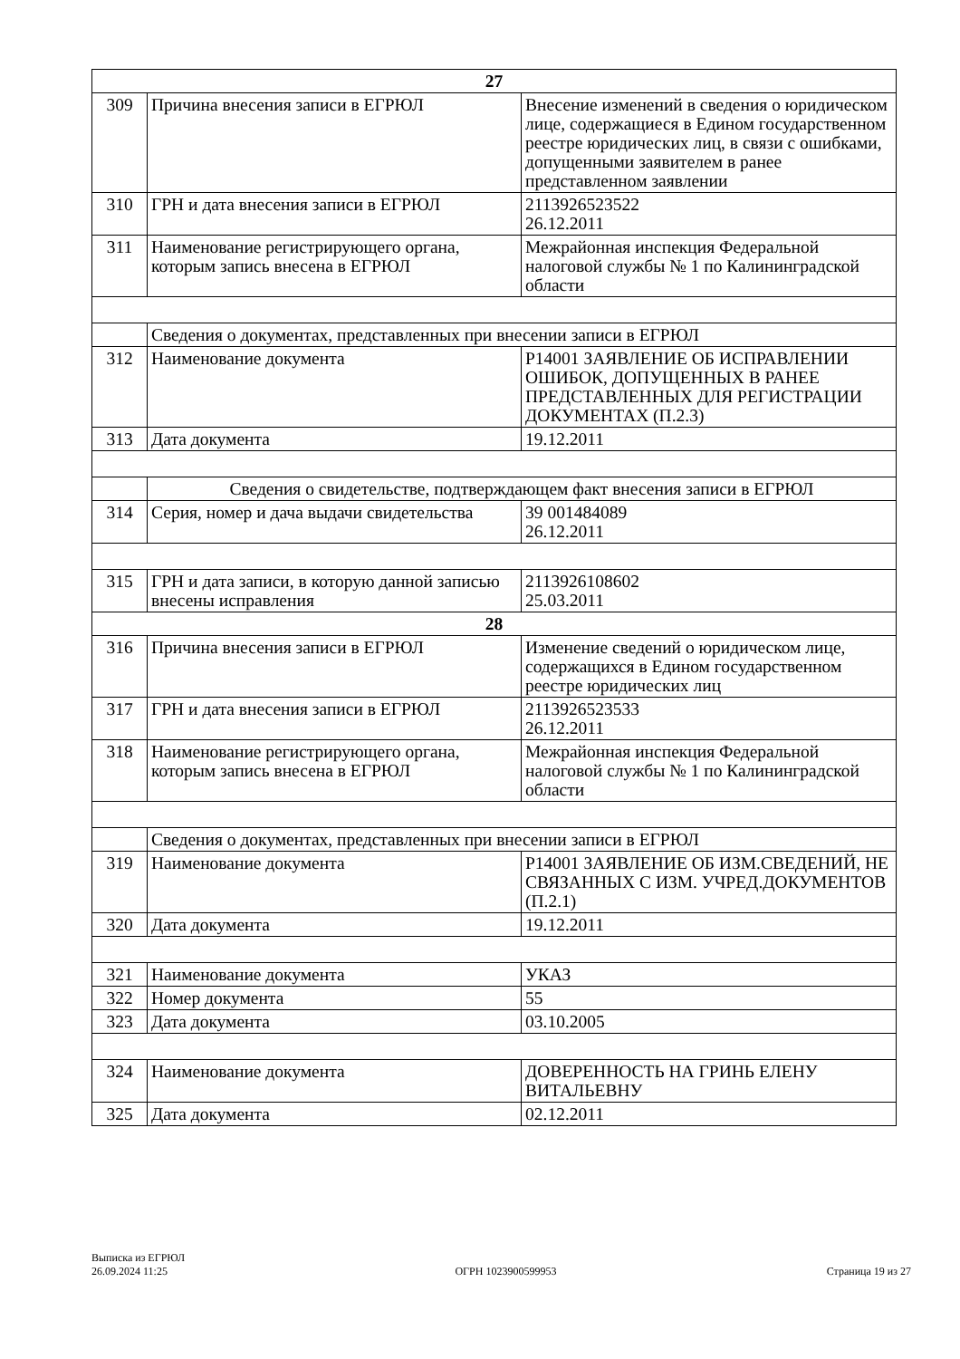| 27 | | |
| 309 | Причина внесения записи в ЕГРЮЛ | Внесение изменений в сведения о юридическом лице, содержащиеся в Едином государственном реестре юридических лиц, в связи с ошибками, допущенными заявителем в ранее представленном заявлении |
| 310 | ГРН и дата внесения записи в ЕГРЮЛ | 2113926523522 26.12.2011 |
| 311 | Наименование регистрирующего органа, которым запись внесена в ЕГРЮЛ | Межрайонная инспекция Федеральной налоговой службы № 1 по Калининградской области |
| | Сведения о документах, представленных при внесении записи в ЕГРЮЛ | |
| 312 | Наименование документа | Р14001 ЗАЯВЛЕНИЕ ОБ ИСПРАВЛЕНИИ ОШИБОК, ДОПУЩЕННЫХ В РАНЕЕ ПРЕДСТАВЛЕННЫХ ДЛЯ РЕГИСТРАЦИИ ДОКУМЕНТАХ (П.2.3) |
| 313 | Дата документа | 19.12.2011 |
| | Сведения о свидетельстве, подтверждающем факт внесения записи в ЕГРЮЛ | |
| 314 | Серия, номер и дача выдачи свидетельства | 39 001484089 26.12.2011 |
| 315 | ГРН и дата записи, в которую данной записью внесены исправления | 2113926108602 25.03.2011 |
| 28 | | |
| 316 | Причина внесения записи в ЕГРЮЛ | Изменение сведений о юридическом лице, содержащихся в Едином государственном реестре юридических лиц |
| 317 | ГРН и дата внесения записи в ЕГРЮЛ | 2113926523533 26.12.2011 |
| 318 | Наименование регистрирующего органа, которым запись внесена в ЕГРЮЛ | Межрайонная инспекция Федеральной налоговой службы № 1 по Калининградской области |
| | Сведения о документах, представленных при внесении записи в ЕГРЮЛ | |
| 319 | Наименование документа | Р14001 ЗАЯВЛЕНИЕ ОБ ИЗМ.СВЕДЕНИЙ, НЕ СВЯЗАННЫХ С ИЗМ. УЧРЕД.ДОКУМЕНТОВ (П.2.1) |
| 320 | Дата документа | 19.12.2011 |
| 321 | Наименование документа | УКАЗ |
| 322 | Номер документа | 55 |
| 323 | Дата документа | 03.10.2005 |
| 324 | Наименование документа | ДОВЕРЕННОСТЬ НА ГРИНЬ ЕЛЕНУ ВИТАЛЬЕВНУ |
| 325 | Дата документа | 02.12.2011 |
Выписка из ЕГРЮЛ
26.09.2024 11:25
ОГРН 1023900599953
Страница 19 из 27